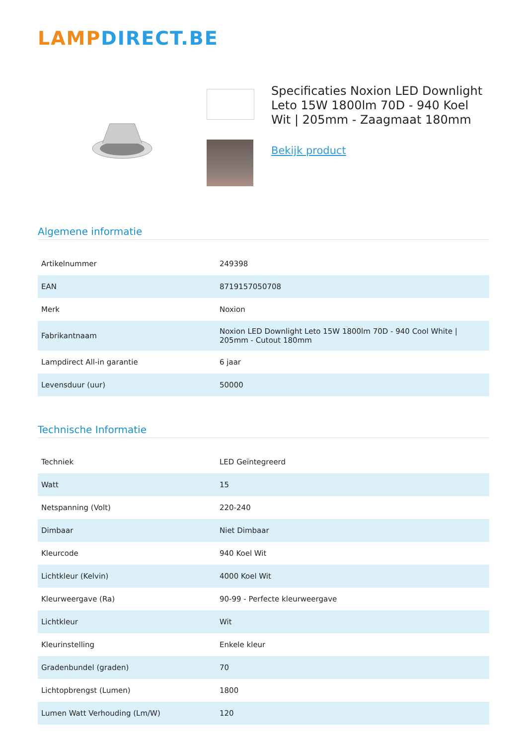LAMP DIRECT.BE
Specificaties Noxion LED Downlight Leto 15W 1800lm 70D - 940 Koel Wit | 205mm - Zaagmaat 180mm
Bekijk product
Algemene informatie
| Artikelnummer | 249398 |
| EAN | 8719157050708 |
| Merk | Noxion |
| Fabrikantnaam | Noxion LED Downlight Leto 15W 1800lm 70D - 940 Cool White / 205mm - Cutout 180mm |
| Lampdirect All-in garantie | 6 jaar |
| Levensduur (uur) | 50000 |
Technische Informatie
| Techniek | LED Geïntegreerd |
| Watt | 15 |
| Netspanning (Volt) | 220-240 |
| Dimbaar | Niet Dimbaar |
| Kleurcode | 940 Koel Wit |
| Lichtkleur (Kelvin) | 4000 Koel Wit |
| Kleurweergave (Ra) | 90-99 - Perfecte kleurweergave |
| Lichtkleur | Wit |
| Kleurinstelling | Enkele kleur |
| Gradenbundel (graden) | 70 |
| Lichtopbrengst (Lumen) | 1800 |
| Lumen Watt Verhouding (Lm/W) | 120 |